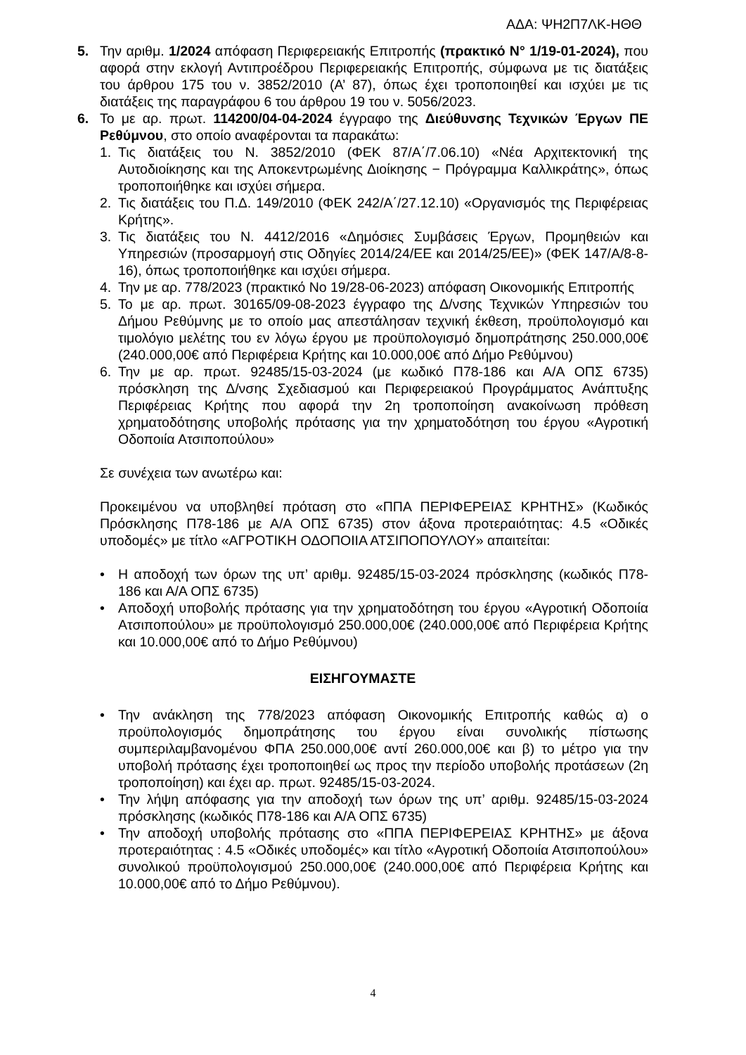ΑΔΑ: ΨΗ2Π7ΛΚ-ΗΘΘ
5. Την αριθμ. 1/2024 απόφαση Περιφερειακής Επιτροπής (πρακτικό N° 1/19-01-2024), που αφορά στην εκλογή Αντιπροέδρου Περιφερειακής Επιτροπής, σύμφωνα με τις διατάξεις του άρθρου 175 του ν. 3852/2010 (Α’ 87), όπως έχει τροποποιηθεί και ισχύει με τις διατάξεις της παραγράφου 6 του άρθρου 19 του ν. 5056/2023.
6. Το με αρ. πρωτ. 114200/04-04-2024 έγγραφο της Διεύθυνσης Τεχνικών Έργων ΠΕ Ρεθύμνου, στο οποίο αναφέρονται τα παρακάτω:
1. Τις διατάξεις του Ν. 3852/2010 (ΦΕΚ 87/Α΄/7.06.10) «Νέα Αρχιτεκτονική της Αυτοδιοίκησης και της Αποκεντρωμένης Διοίκησης − Πρόγραμμα Καλλικράτης», όπως τροποποιήθηκε και ισχύει σήμερα.
2. Τις διατάξεις του Π.Δ. 149/2010 (ΦΕΚ 242/Α΄/27.12.10) «Οργανισμός της Περιφέρειας Κρήτης».
3. Τις διατάξεις του Ν. 4412/2016 «Δημόσιες Συμβάσεις Έργων, Προμηθειών και Υπηρεσιών (προσαρμογή στις Οδηγίες 2014/24/ΕΕ και 2014/25/ΕΕ)» (ΦΕΚ 147/Α/8-8-16), όπως τροποποιήθηκε και ισχύει σήμερα.
4. Την με αρ. 778/2023 (πρακτικό Νο 19/28-06-2023) απόφαση Οικονομικής Επιτροπής
5. Το με αρ. πρωτ. 30165/09-08-2023 έγγραφο της Δ/νσης Τεχνικών Υπηρεσιών του Δήμου Ρεθύμνης με το οποίο μας απεστάλησαν τεχνική έκθεση, προϋπολογισμό και τιμολόγιο μελέτης του εν λόγω έργου με προϋπολογισμό δημοπράτησης 250.000,00€ (240.000,00€ από Περιφέρεια Κρήτης και 10.000,00€ από Δήμο Ρεθύμνου)
6. Την με αρ. πρωτ. 92485/15-03-2024 (με κωδικό Π78-186 και Α/Α ΟΠΣ 6735) πρόσκληση της Δ/νσης Σχεδιασμού και Περιφερειακού Προγράμματος Ανάπτυξης Περιφέρειας Κρήτης που αφορά την 2η τροποποίηση ανακοίνωση πρόθεση χρηματοδότησης υποβολής πρότασης για την χρηματοδότηση του έργου «Αγροτική Οδοποιία Ατσιποπούλου»
Σε συνέχεια των ανωτέρω και:
Προκειμένου να υποβληθεί πρόταση στο «ΠΠΑ ΠΕΡΙΦΕΡΕΙΑΣ ΚΡΗΤΗΣ» (Κωδικός Πρόσκλησης Π78-186 με Α/Α ΟΠΣ 6735) στον άξονα προτεραιότητας: 4.5 «Οδικές υποδομές» με τίτλο «ΑΓΡΟΤΙΚΗ ΟΔΟΠΟΙΙΑ ΑΤΣΙΠΟΠΟΥΛΟΥ» απαιτείται:
• Η αποδοχή των όρων της υπ’ αριθμ. 92485/15-03-2024 πρόσκλησης (κωδικός Π78-186 και Α/Α ΟΠΣ 6735)
• Αποδοχή υποβολής πρότασης για την χρηματοδότηση του έργου «Αγροτική Οδοποιία Ατσιποπούλου» με προϋπολογισμό 250.000,00€ (240.000,00€ από Περιφέρεια Κρήτης και 10.000,00€ από το Δήμο Ρεθύμνου)
ΕΙΣΗΓΟΥΜΑΣΤΕ
• Την ανάκληση της 778/2023 απόφαση Οικονομικής Επιτροπής καθώς α) ο προϋπολογισμός δημοπράτησης του έργου είναι συνολικής πίστωσης συμπεριλαμβανομένου ΦΠΑ 250.000,00€ αντί 260.000,00€ και β) το μέτρο για την υποβολή πρότασης έχει τροποποιηθεί ως προς την περίοδο υποβολής προτάσεων (2η τροποποίηση) και έχει αρ. πρωτ. 92485/15-03-2024.
• Την λήψη απόφασης για την αποδοχή των όρων της υπ’ αριθμ. 92485/15-03-2024 πρόσκλησης (κωδικός Π78-186 και Α/Α ΟΠΣ 6735)
• Την αποδοχή υποβολής πρότασης στο «ΠΠΑ ΠΕΡΙΦΕΡΕΙΑΣ ΚΡΗΤΗΣ» με άξονα προτεραιότητας : 4.5 «Οδικές υποδομές» και τίτλο «Αγροτική Οδοποιία Ατσιποπούλου» συνολικού προϋπολογισμού 250.000,00€ (240.000,00€ από Περιφέρεια Κρήτης και 10.000,00€ από το Δήμο Ρεθύμνου).
4